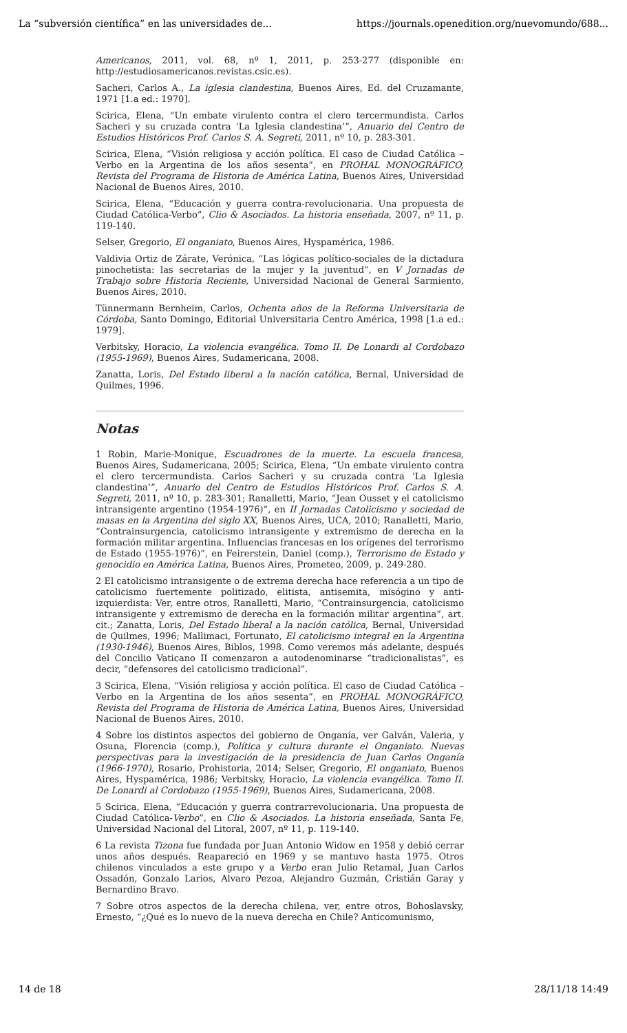La “subversión científica” en las universidades de... https://journals.openedition.org/nuevomundo/688...
Americanos, 2011, vol. 68, nº 1, 2011, p. 253-277 (disponible en: http://estudiosamericanos.revistas.csic.es).
Sacheri, Carlos A., La iglesia clandestina, Buenos Aires, Ed. del Cruzamante, 1971 [1.a ed.: 1970].
Scirica, Elena, “Un embate virulento contra el clero tercermundista. Carlos Sacheri y su cruzada contra ‘La Iglesia clandestina’”, Anuario del Centro de Estudios Históricos Prof. Carlos S. A. Segreti, 2011, nº 10, p. 283-301.
Scirica, Elena, “Visión religiosa y acción política. El caso de Ciudad Católica – Verbo en la Argentina de los años sesenta”, en PROHAL MONOGRÁFICO, Revista del Programa de Historia de América Latina, Buenos Aires, Universidad Nacional de Buenos Aires, 2010.
Scirica, Elena, “Educación y guerra contra-revolucionaria. Una propuesta de Ciudad Católica-Verbo”, Clio & Asociados. La historia enseñada, 2007, nº 11, p. 119-140.
Selser, Gregorio, El onganiato, Buenos Aires, Hyspamérica, 1986.
Valdivia Ortiz de Zárate, Verónica, “Las lógicas político-sociales de la dictadura pinochetista: las secretarias de la mujer y la juventud”, en V Jornadas de Trabajo sobre Historia Reciente, Universidad Nacional de General Sarmiento, Buenos Aires, 2010.
Tünnermann Bernheim, Carlos, Ochenta años de la Reforma Universitaria de Córdoba, Santo Domingo, Editorial Universitaria Centro América, 1998 [1.a ed.: 1979].
Verbitsky, Horacio, La violencia evangélica. Tomo II. De Lonardi al Cordobazo (1955-1969), Buenos Aires, Sudamericana, 2008.
Zanatta, Loris, Del Estado liberal a la nación católica, Bernal, Universidad de Quilmes, 1996.
Notas
1 Robin, Marie-Monique, Escuadrones de la muerte. La escuela francesa, Buenos Aires, Sudamericana, 2005; Scirica, Elena, “Un embate virulento contra el clero tercermundista. Carlos Sacheri y su cruzada contra ‘La Iglesia clandestina’”, Anuario del Centro de Estudios Históricos Prof. Carlos S. A. Segreti, 2011, nº 10, p. 283-301; Ranalletti, Mario, “Jean Ousset y el catolicismo intransigente argentino (1954-1976)”, en II Jornadas Catolicismo y sociedad de masas en la Argentina del siglo XX, Buenos Aires, UCA, 2010; Ranalletti, Mario, “Contrainsurgencia, catolicismo intransigente y extremismo de derecha en la formación militar argentina. Influencias francesas en los orígenes del terrorismo de Estado (1955-1976)”, en Feirerstein, Daniel (comp.), Terrorismo de Estado y genocidio en América Latina, Buenos Aires, Prometeo, 2009, p. 249-280.
2 El catolicismo intransigente o de extrema derecha hace referencia a un tipo de catolicismo fuertemente politizado, elitista, antisemita, misógino y anti-izquierdista: Ver, entre otros, Ranalletti, Mario, “Contrainsurgencia, catolicismo intransigente y extremismo de derecha en la formación militar argentina”, art. cit.; Zanatta, Loris, Del Estado liberal a la nación católica, Bernal, Universidad de Quilmes, 1996; Mallimaci, Fortunato, El catolicismo integral en la Argentina (1930-1946), Buenos Aires, Biblos, 1998. Como veremos más adelante, después del Concilio Vaticano II comenzaron a autodenominarse “tradicionalistas”, es decir, “defensores del catolicismo tradicional”.
3 Scirica, Elena, “Visión religiosa y acción política. El caso de Ciudad Católica – Verbo en la Argentina de los años sesenta”, en PROHAL MONOGRÁFICO, Revista del Programa de Historia de América Latina, Buenos Aires, Universidad Nacional de Buenos Aires, 2010.
4 Sobre los distintos aspectos del gobierno de Onganía, ver Galván, Valeria, y Osuna, Florencia (comp.), Política y cultura durante el Onganiato. Nuevas perspectivas para la investigación de la presidencia de Juan Carlos Onganía (1966-1970), Rosario, Prohistoria, 2014; Selser, Gregorio, El onganiato, Buenos Aires, Hyspamérica, 1986; Verbitsky, Horacio, La violencia evangélica. Tomo II. De Lonardi al Cordobazo (1955-1969), Buenos Aires, Sudamericana, 2008.
5 Scirica, Elena, “Educación y guerra contrarrevolucionaria. Una propuesta de Ciudad Católica-Verbo”, en Clio & Asociados. La historia enseñada, Santa Fe, Universidad Nacional del Litoral, 2007, nº 11, p. 119-140.
6 La revista Tizona fue fundada por Juan Antonio Widow en 1958 y debió cerrar unos años después. Reapareció en 1969 y se mantuvo hasta 1975. Otros chilenos vinculados a este grupo y a Verbo eran Julio Retamal, Juan Carlos Ossadón, Gonzalo Larios, Alvaro Pezoa, Alejandro Guzmán, Cristián Garay y Bernardino Bravo.
7 Sobre otros aspectos de la derecha chilena, ver, entre otros, Bohoslavsky, Ernesto, “¿Qué es lo nuevo de la nueva derecha en Chile? Anticomunismo,
14 de 18 28/11/18 14:49